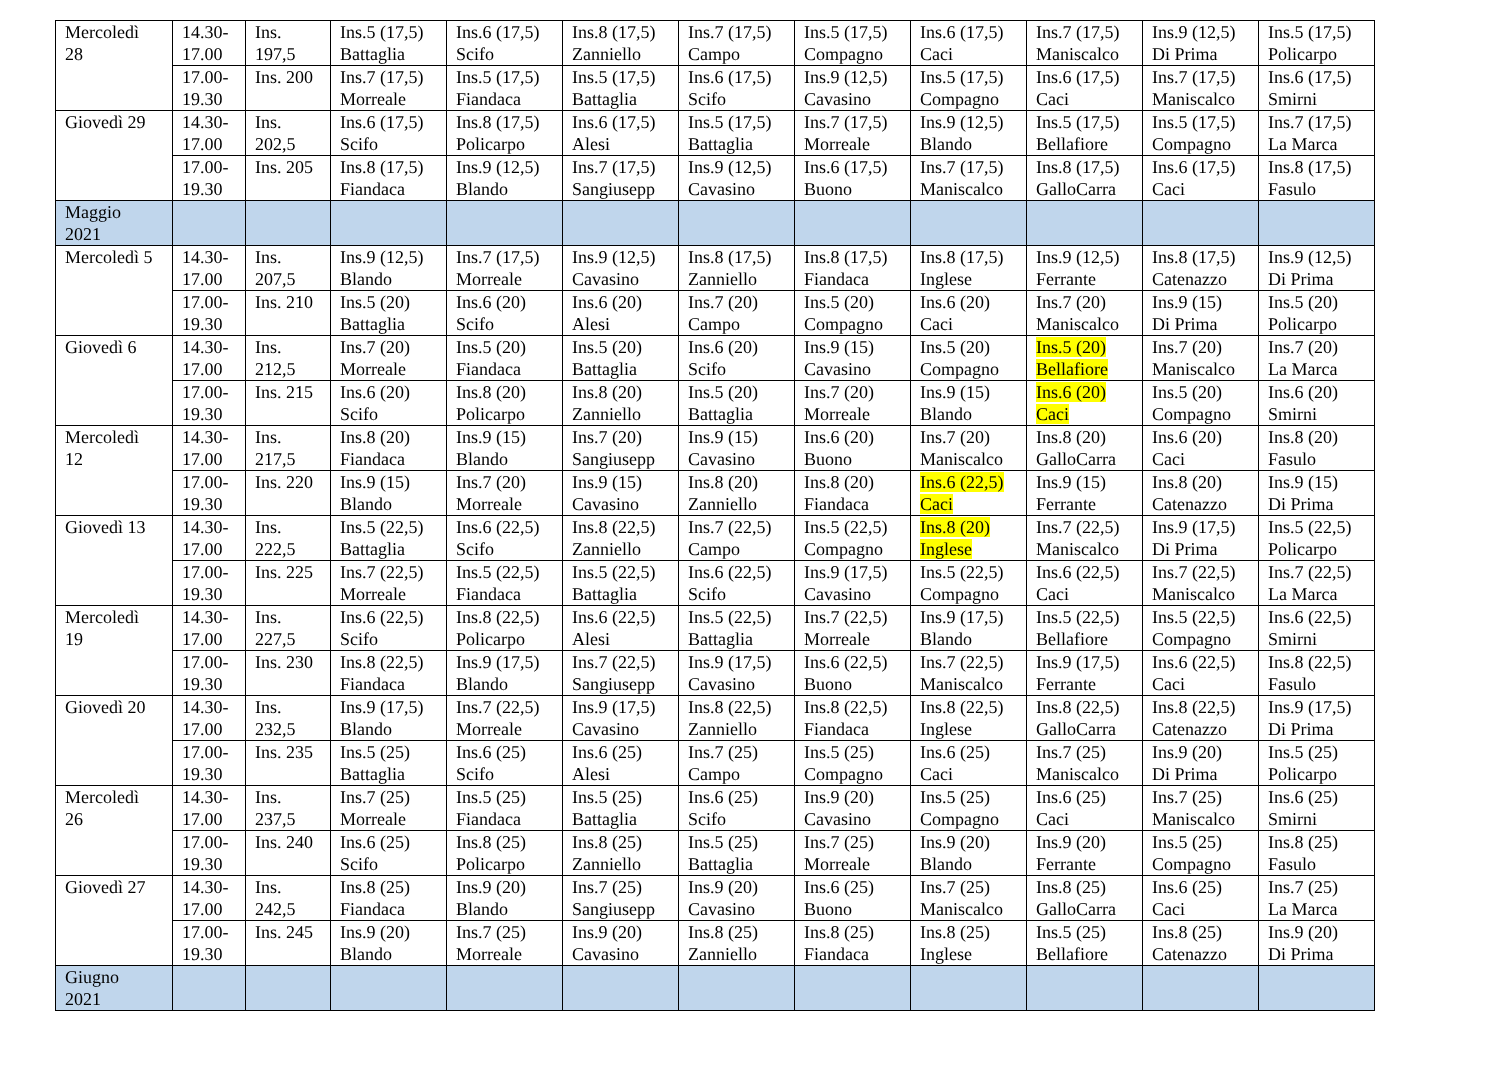| Mercoledì 28 | 14.30- 17.00 | Ins. 197,5 | Ins.5 (17,5) Battaglia | Ins.6 (17,5) Scifo | Ins.8 (17,5) Zanniello | Ins.7 (17,5) Campo | Ins.5 (17,5) Compagno | Ins.6 (17,5) Caci | Ins.7 (17,5) Maniscalco | Ins.9 (12,5) Di Prima | Ins.5 (17,5) Policarpo |
| | 17.00- 19.30 | Ins. 200 | Ins.7 (17,5) Morreale | Ins.5 (17,5) Fiandaca | Ins.5 (17,5) Battaglia | Ins.6 (17,5) Scifo | Ins.9 (12,5) Cavasino | Ins.5 (17,5) Compagno | Ins.6 (17,5) Caci | Ins.7 (17,5) Maniscalco | Ins.6 (17,5) Smirni |
| Giovedì 29 | 14.30- 17.00 | Ins. 202,5 | Ins.6 (17,5) Scifo | Ins.8 (17,5) Policarpo | Ins.6 (17,5) Alesi | Ins.5 (17,5) Battaglia | Ins.7 (17,5) Morreale | Ins.9 (12,5) Blando | Ins.5 (17,5) Bellafiore | Ins.5 (17,5) Compagno | Ins.7 (17,5) La Marca |
| | 17.00- 19.30 | Ins. 205 | Ins.8 (17,5) Fiandaca | Ins.9 (12,5) Blando | Ins.7 (17,5) Sangiusepp | Ins.9 (12,5) Cavasino | Ins.6 (17,5) Buono | Ins.7 (17,5) Maniscalco | Ins.8 (17,5) GalloCarra | Ins.6 (17,5) Caci | Ins.8 (17,5) Fasulo |
| Maggio 2021 | | | | | | | | | | | |
| Mercoledì 5 | 14.30- 17.00 | Ins. 207,5 | Ins.9 (12,5) Blando | Ins.7 (17,5) Morreale | Ins.9 (12,5) Cavasino | Ins.8 (17,5) Zanniello | Ins.8 (17,5) Fiandaca | Ins.8 (17,5) Inglese | Ins.9 (12,5) Ferrante | Ins.8 (17,5) Catenazzo | Ins.9 (12,5) Di Prima |
| | 17.00- 19.30 | Ins. 210 | Ins.5 (20) Battaglia | Ins.6 (20) Scifo | Ins.6 (20) Alesi | Ins.7 (20) Campo | Ins.5 (20) Compagno | Ins.6 (20) Caci | Ins.7 (20) Maniscalco | Ins.9 (15) Di Prima | Ins.5 (20) Policarpo |
| Giovedì 6 | 14.30- 17.00 | Ins. 212,5 | Ins.7 (20) Morreale | Ins.5 (20) Fiandaca | Ins.5 (20) Battaglia | Ins.6 (20) Scifo | Ins.9 (15) Cavasino | Ins.5 (20) Compagno | Ins.5 (20) Bellafiore | Ins.7 (20) Maniscalco | Ins.7 (20) La Marca |
| | 17.00- 19.30 | Ins. 215 | Ins.6 (20) Scifo | Ins.8 (20) Policarpo | Ins.8 (20) Zanniello | Ins.5 (20) Battaglia | Ins.7 (20) Morreale | Ins.9 (15) Blando | Ins.6 (20) Caci | Ins.5 (20) Compagno | Ins.6 (20) Smirni |
| Mercoledì 12 | 14.30- 17.00 | Ins. 217,5 | Ins.8 (20) Fiandaca | Ins.9 (15) Blando | Ins.7 (20) Sangiusepp | Ins.9 (15) Cavasino | Ins.6 (20) Buono | Ins.7 (20) Maniscalco | Ins.8 (20) GalloCarra | Ins.6 (20) Caci | Ins.8 (20) Fasulo |
| | 17.00- 19.30 | Ins. 220 | Ins.9 (15) Blando | Ins.7 (20) Morreale | Ins.9 (15) Cavasino | Ins.8 (20) Zanniello | Ins.8 (20) Fiandaca | Ins.6 (22,5) Caci | Ins.9 (15) Ferrante | Ins.8 (20) Catenazzo | Ins.9 (15) Di Prima |
| Giovedì 13 | 14.30- 17.00 | Ins. 222,5 | Ins.5 (22,5) Battaglia | Ins.6 (22,5) Scifo | Ins.8 (22,5) Zanniello | Ins.7 (22,5) Campo | Ins.5 (22,5) Compagno | Ins.8 (20) Inglese | Ins.7 (22,5) Maniscalco | Ins.9 (17,5) Di Prima | Ins.5 (22,5) Policarpo |
| | 17.00- 19.30 | Ins. 225 | Ins.7 (22,5) Morreale | Ins.5 (22,5) Fiandaca | Ins.5 (22,5) Battaglia | Ins.6 (22,5) Scifo | Ins.9 (17,5) Cavasino | Ins.5 (22,5) Compagno | Ins.6 (22,5) Caci | Ins.7 (22,5) Maniscalco | Ins.7 (22,5) La Marca |
| Mercoledì 19 | 14.30- 17.00 | Ins. 227,5 | Ins.6 (22,5) Scifo | Ins.8 (22,5) Policarpo | Ins.6 (22,5) Alesi | Ins.5 (22,5) Battaglia | Ins.7 (22,5) Morreale | Ins.9 (17,5) Blando | Ins.5 (22,5) Bellafiore | Ins.5 (22,5) Compagno | Ins.6 (22,5) Smirni |
| | 17.00- 19.30 | Ins. 230 | Ins.8 (22,5) Fiandaca | Ins.9 (17,5) Blando | Ins.7 (22,5) Sangiusepp | Ins.9 (17,5) Cavasino | Ins.6 (22,5) Buono | Ins.7 (22,5) Maniscalco | Ins.9 (17,5) Ferrante | Ins.6 (22,5) Caci | Ins.8 (22,5) Fasulo |
| Giovedì 20 | 14.30- 17.00 | Ins. 232,5 | Ins.9 (17,5) Blando | Ins.7 (22,5) Morreale | Ins.9 (17,5) Cavasino | Ins.8 (22,5) Zanniello | Ins.8 (22,5) Fiandaca | Ins.8 (22,5) Inglese | Ins.8 (22,5) GalloCarra | Ins.8 (22,5) Catenazzo | Ins.9 (17,5) Di Prima |
| | 17.00- 19.30 | Ins. 235 | Ins.5 (25) Battaglia | Ins.6 (25) Scifo | Ins.6 (25) Alesi | Ins.7 (25) Campo | Ins.5 (25) Compagno | Ins.6 (25) Caci | Ins.7 (25) Maniscalco | Ins.9 (20) Di Prima | Ins.5 (25) Policarpo |
| Mercoledì 26 | 14.30- 17.00 | Ins. 237,5 | Ins.7 (25) Morreale | Ins.5 (25) Fiandaca | Ins.5 (25) Battaglia | Ins.6 (25) Scifo | Ins.9 (20) Cavasino | Ins.5 (25) Compagno | Ins.6 (25) Caci | Ins.7 (25) Maniscalco | Ins.6 (25) Smirni |
| | 17.00- 19.30 | Ins. 240 | Ins.6 (25) Scifo | Ins.8 (25) Policarpo | Ins.8 (25) Zanniello | Ins.5 (25) Battaglia | Ins.7 (25) Morreale | Ins.9 (20) Blando | Ins.9 (20) Ferrante | Ins.5 (25) Compagno | Ins.8 (25) Fasulo |
| Giovedì 27 | 14.30- 17.00 | Ins. 242,5 | Ins.8 (25) Fiandaca | Ins.9 (20) Blando | Ins.7 (25) Sangiusepp | Ins.9 (20) Cavasino | Ins.6 (25) Buono | Ins.7 (25) Maniscalco | Ins.8 (25) GalloCarra | Ins.6 (25) Caci | Ins.7 (25) La Marca |
| | 17.00- 19.30 | Ins. 245 | Ins.9 (20) Blando | Ins.7 (25) Morreale | Ins.9 (20) Cavasino | Ins.8 (25) Zanniello | Ins.8 (25) Fiandaca | Ins.8 (25) Inglese | Ins.5 (25) Bellafiore | Ins.8 (25) Catenazzo | Ins.9 (20) Di Prima |
| Giugno 2021 | | | | | | | | | | | |